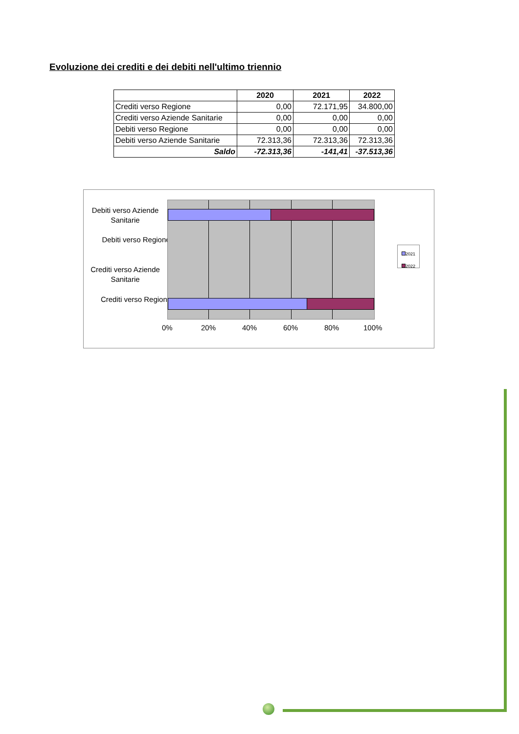Evoluzione dei crediti e dei debiti nell'ultimo triennio
| | 2020 | 2021 | 2022 |
| --- | --- | --- | --- |
| Crediti verso Regione | 0,00 | 72.171,95 | 34.800,00 |
| Crediti verso Aziende Sanitarie | 0,00 | 0,00 | 0,00 |
| Debiti verso Regione | 0,00 | 0,00 | 0,00 |
| Debiti verso Aziende Sanitarie | 72.313,36 | 72.313,36 | 72.313,36 |
| Saldo | -72.313,36 | -141,41 | -37.513,36 |
Debiti verso Aziende Sanitarie
Debiti verso Regione
Crediti verso Aziende Sanitarie
Crediti verso Regione
0% 20% 40% 60% 80% 100%
2021
2022